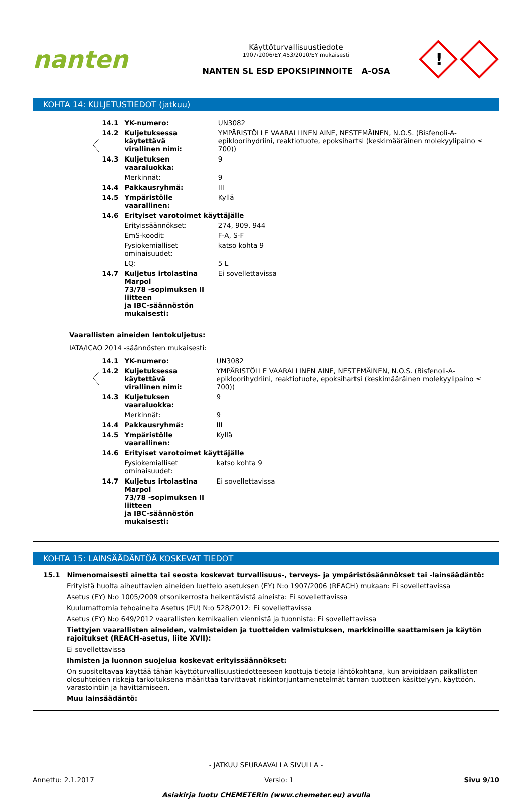nanten
Käyttöturvallisuustiedote
1907/2006/EY,453/2010/EY mukaisesti
NANTEN SL ESD EPOKSIPINNOITE A-OSA
!
KOHTA 14: KULJETUSTIEDOT (jatkuu)
| 14.1 | YK-numero: | UN3082 |
| 14.2 | Kuljetuksessa käytettävä virallinen nimi: | YMPÄRISTÖLLE VAARALLINEN AINE, NESTEMÄINEN, N.O.S. (Bisfenoli-A-epikloorihydriini, reaktiotuote, epoksihartsi (keskimääräinen molekyylipaino ≤ 700)) |
| 14.3 | Kuljetuksen vaaraluokka: | 9 |
| | Merkinnät: | 9 |
| 14.4 | Pakkausryhmä: | III |
| 14.5 | Ympäristölle vaarallinen: | Kyllä |
| 14.6 | Erityiset varotoimet käyttäjälle | |
| | Erityissäännökset: | 274, 909, 944 |
| | EmS-koodit: | F-A, S-F |
| | Fysiokemialliset ominaisuudet: | katso kohta 9 |
| | LQ: | 5 L |
| 14.7 | Kuljetus irtolastina Marpol 73/78 -sopimuksen II liitteen ja IBC-säännöstön mukaisesti: | Ei sovellettavissa |
Vaarallisten aineiden lentokuljetus:
IATA/ICAO 2014 -säännösten mukaisesti:
| 14.1 | YK-numero: | UN3082 |
| 14.2 | Kuljetuksessa käytettävä virallinen nimi: | YMPÄRISTÖLLE VAARALLINEN AINE, NESTEMÄINEN, N.O.S. (Bisfenoli-A-epikloorihydriini, reaktiotuote, epoksihartsi (keskimääräinen molekyylipaino ≤ 700)) |
| 14.3 | Kuljetuksen vaaraluokka: | 9 |
| | Merkinnät: | 9 |
| 14.4 | Pakkausryhmä: | III |
| 14.5 | Ympäristölle vaarallinen: | Kyllä |
| 14.6 | Erityiset varotoimet käyttäjälle | |
| | Fysiokemialliset ominaisuudet: | katso kohta 9 |
| 14.7 | Kuljetus irtolastina Marpol 73/78 -sopimuksen II liitteen ja IBC-säännöstön mukaisesti: | Ei sovellettavissa |
KOHTA 15: LAINSÄÄDÄNTÖÄ KOSKEVAT TIEDOT
15.1 Nimenomaisesti ainetta tai seosta koskevat turvallisuus-, terveys- ja ympäristösäännökset tai -lainsäädäntö:
Erityistä huolta aiheuttavien aineiden luettelo asetuksen (EY) N:o 1907/2006 (REACH) mukaan: Ei sovellettavissa
Asetus (EY) N:o 1005/2009 otsonikerrosta heikentävistä aineista: Ei sovellettavissa
Kuulumattomia tehoaineita Asetus (EU) N:o 528/2012: Ei sovellettavissa
Asetus (EY) N:o 649/2012 vaarallisten kemikaalien viennistä ja tuonnista: Ei sovellettavissa
Tiettyjen vaarallisten aineiden, valmisteiden ja tuotteiden valmistuksen, markkinoille saattamisen ja käytön rajoitukset (REACH-asetus, liite XVII):
Ei sovellettavissa
Ihmisten ja luonnon suojelua koskevat erityissäännökset:
On suositeltavaa käyttää tähän käyttöturvallisuustiedotteeseen koottuja tietoja lähtökohtana, kun arvioidaan paikallisten olosuhteiden riskejä tarkoituksena määrittää tarvittavat riskintorjuntamenetelmät tämän tuotteen käsittelyyn, käyttöön, varastointiin ja hävittämiseen.
Muu lainsäädäntö:
- JATKUU SEURAAVALLA SIVULLA -
Annettu: 2.1.2017 Versio: 1 Sivu 9/10
Asiakirja luotu CHEMETERin (www.chemeter.eu) avulla